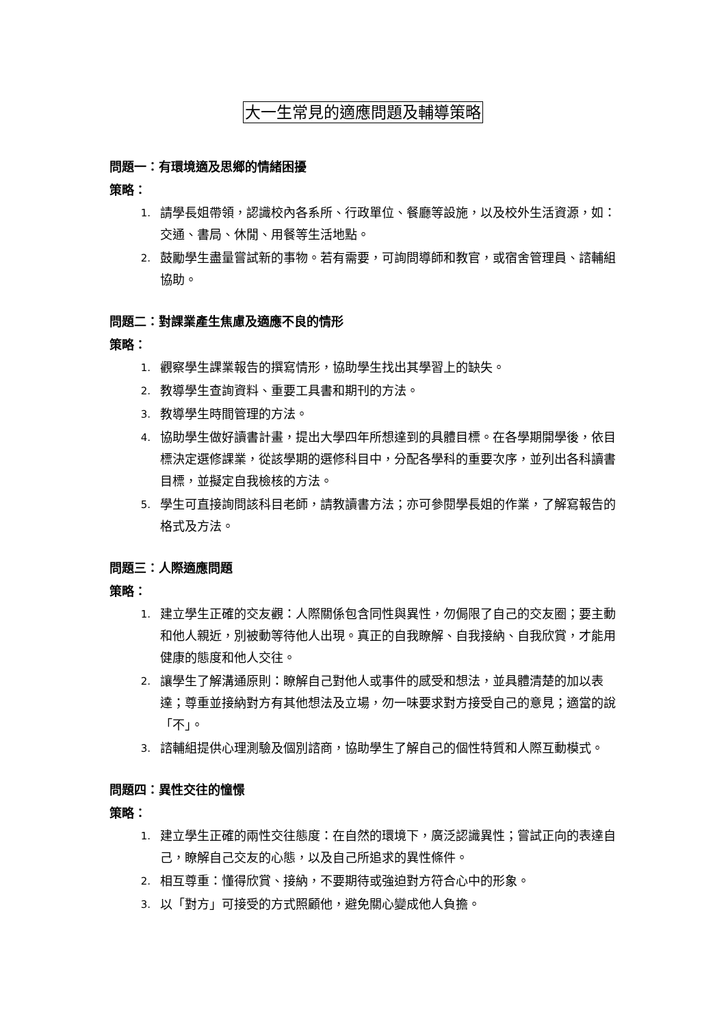大一生常見的適應問題及輔導策略
問題一：有環境適及思鄉的情緒困擾
策略：
1. 請學長姐帶領，認識校內各系所、行政單位、餐廳等設施，以及校外生活資源，如：交通、書局、休閒、用餐等生活地點。
2. 鼓勵學生盡量嘗試新的事物。若有需要，可詢問導師和教官，或宿舍管理員、諮輔組協助。
問題二：對課業產生焦慮及適應不良的情形
策略：
1. 觀察學生課業報告的撰寫情形，協助學生找出其學習上的缺失。
2. 教導學生查詢資料、重要工具書和期刊的方法。
3. 教導學生時間管理的方法。
4. 協助學生做好讀書計畫，提出大學四年所想達到的具體目標。在各學期開學後，依目標決定選修課業，從該學期的選修科目中，分配各學科的重要次序，並列出各科讀書目標，並擬定自我檢核的方法。
5. 學生可直接詢問該科目老師，請教讀書方法；亦可參閱學長姐的作業，了解寫報告的格式及方法。
問題三：人際適應問題
策略：
1. 建立學生正確的交友觀：人際關係包含同性與異性，勿侷限了自己的交友圈；要主動和他人親近，別被動等待他人出現。真正的自我瞭解、自我接納、自我欣賞，才能用健康的態度和他人交往。
2. 讓學生了解溝通原則：瞭解自己對他人或事件的感受和想法，並具體清楚的加以表達；尊重並接納對方有其他想法及立場，勿一味要求對方接受自己的意見；適當的說「不」。
3. 諮輔組提供心理測驗及個別諮商，協助學生了解自己的個性特質和人際互動模式。
問題四：異性交往的憧憬
策略：
1. 建立學生正確的兩性交往態度：在自然的環境下，廣泛認識異性；嘗試正向的表達自己，瞭解自己交友的心態，以及自己所追求的異性條件。
2. 相互尊重：懂得欣賞、接納，不要期待或強迫對方符合心中的形象。
3. 以「對方」可接受的方式照顧他，避免關心變成他人負擔。